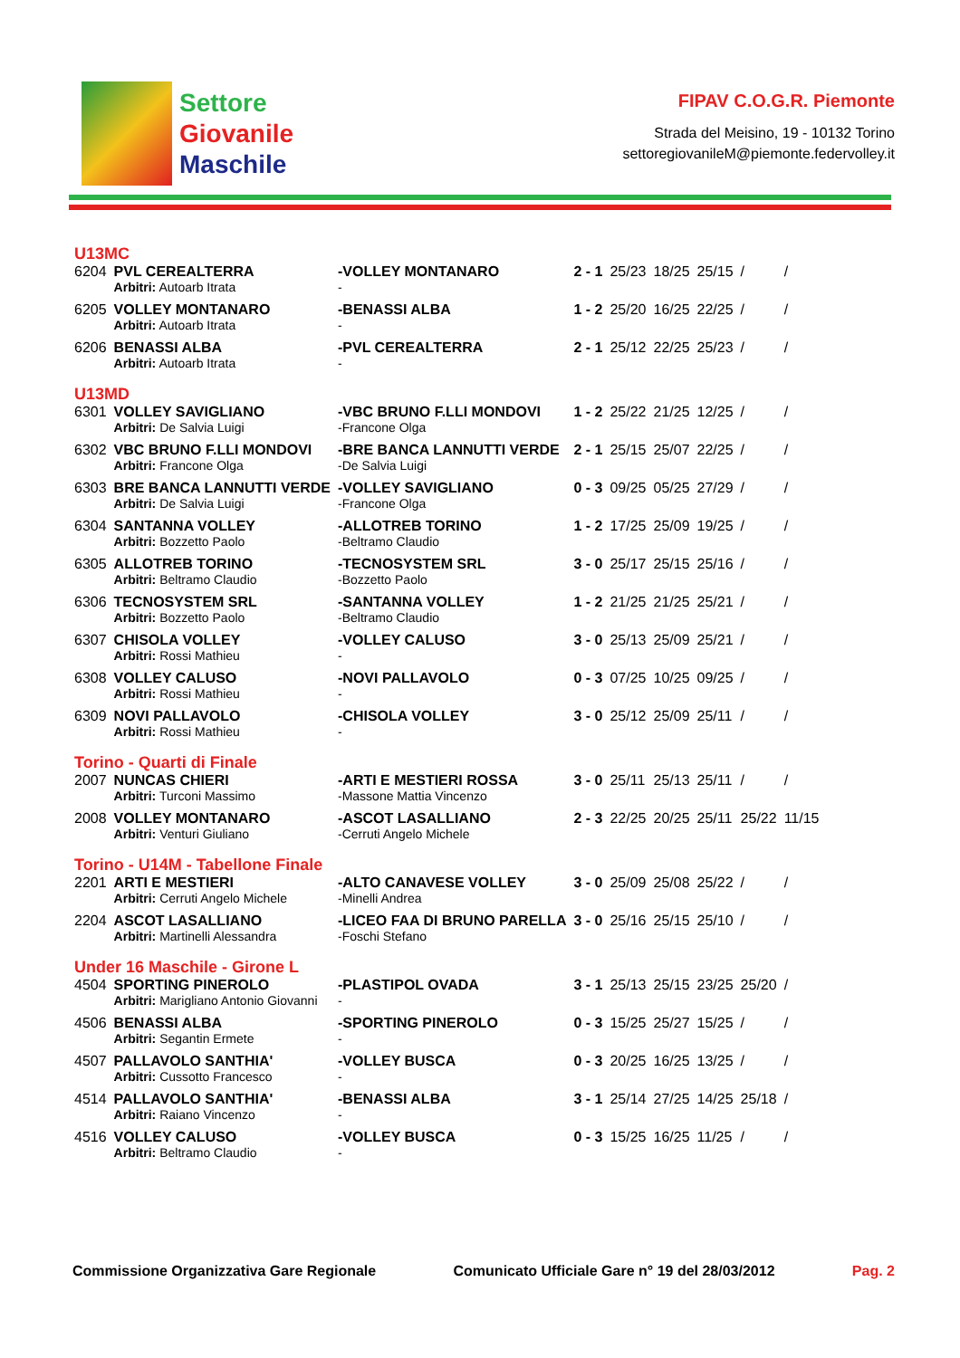Settore
Giovanile
Maschile
FIPAV C.O.G.R. Piemonte
Strada del Meisino, 19 - 10132 Torino
settoregiovanileM@piemonte.federvolley.it
| U13MC | | | | | | | | |
| 6204 | PVL CEREALTERRA | -VOLLEY MONTANARO | 2 - 1 | 25/23 | 18/25 | 25/15 | / | / |
| | Arbitri: Autoarb Itrata | - | | | | | | |
| 6205 | VOLLEY MONTANARO | -BENASSI ALBA | 1 - 2 | 25/20 | 16/25 | 22/25 | / | / |
| | Arbitri: Autoarb Itrata | - | | | | | | |
| 6206 | BENASSI ALBA | -PVL CEREALTERRA | 2 - 1 | 25/12 | 22/25 | 25/23 | / | / |
| | Arbitri: Autoarb Itrata | - | | | | | | |
| U13MD | | | | | | | | |
| 6301 | VOLLEY SAVIGLIANO | -VBC BRUNO F.LLI MONDOVI | 1 - 2 | 25/22 | 21/25 | 12/25 | / | / |
| | Arbitri: De Salvia Luigi | -Francone Olga | | | | | | |
| 6302 | VBC BRUNO F.LLI MONDOVI | -BRE BANCA LANNUTTI VERDE | 2 - 1 | 25/15 | 25/07 | 22/25 | / | / |
| | Arbitri: Francone Olga | -De Salvia Luigi | | | | | | |
| 6303 | BRE BANCA LANNUTTI VERDE | -VOLLEY SAVIGLIANO | 0 - 3 | 09/25 | 05/25 | 27/29 | / | / |
| | Arbitri: De Salvia Luigi | -Francone Olga | | | | | | |
| 6304 | SANTANNA VOLLEY | -ALLOTREB TORINO | 1 - 2 | 17/25 | 25/09 | 19/25 | / | / |
| | Arbitri: Bozzetto Paolo | -Beltramo Claudio | | | | | | |
| 6305 | ALLOTREB TORINO | -TECNOSYSTEM SRL | 3 - 0 | 25/17 | 25/15 | 25/16 | / | / |
| | Arbitri: Beltramo Claudio | -Bozzetto Paolo | | | | | | |
| 6306 | TECNOSYSTEM SRL | -SANTANNA VOLLEY | 1 - 2 | 21/25 | 21/25 | 25/21 | / | / |
| | Arbitri: Bozzetto Paolo | -Beltramo Claudio | | | | | | |
| 6307 | CHISOLA VOLLEY | -VOLLEY CALUSO | 3 - 0 | 25/13 | 25/09 | 25/21 | / | / |
| | Arbitri: Rossi Mathieu | - | | | | | | |
| 6308 | VOLLEY CALUSO | -NOVI PALLAVOLO | 0 - 3 | 07/25 | 10/25 | 09/25 | / | / |
| | Arbitri: Rossi Mathieu | - | | | | | | |
| 6309 | NOVI PALLAVOLO | -CHISOLA VOLLEY | 3 - 0 | 25/12 | 25/09 | 25/11 | / | / |
| | Arbitri: Rossi Mathieu | - | | | | | | |
| Torino - Quarti di Finale | | | | | | | | |
| 2007 | NUNCAS CHIERI | -ARTI E MESTIERI ROSSA | 3 - 0 | 25/11 | 25/13 | 25/11 | / | / |
| | Arbitri: Turconi Massimo | -Massone Mattia Vincenzo | | | | | | |
| 2008 | VOLLEY MONTANARO | -ASCOT LASALLIANO | 2 - 3 | 22/25 | 20/25 | 25/11 | 25/22 | 11/15 |
| | Arbitri: Venturi Giuliano | -Cerruti Angelo Michele | | | | | | |
| Torino - U14M - Tabellone Finale | | | | | | | | |
| 2201 | ARTI E MESTIERI | -ALTO CANAVESE VOLLEY | 3 - 0 | 25/09 | 25/08 | 25/22 | / | / |
| | Arbitri: Cerruti Angelo Michele | -Minelli Andrea | | | | | | |
| 2204 | ASCOT LASALLIANO | -LICEO FAA DI BRUNO PARELLA | 3 - 0 | 25/16 | 25/15 | 25/10 | / | / |
| | Arbitri: Martinelli Alessandra | -Foschi Stefano | | | | | | |
| Under 16 Maschile - Girone L | | | | | | | | |
| 4504 | SPORTING PINEROLO | -PLASTIPOL OVADA | 3 - 1 | 25/13 | 25/15 | 23/25 | 25/20 | / |
| | Arbitri: Marigliano Antonio Giovanni | - | | | | | | |
| 4506 | BENASSI ALBA | -SPORTING PINEROLO | 0 - 3 | 15/25 | 25/27 | 15/25 | / | / |
| | Arbitri: Segantin Ermete | - | | | | | | |
| 4507 | PALLAVOLO SANTHIA' | -VOLLEY BUSCA | 0 - 3 | 20/25 | 16/25 | 13/25 | / | / |
| | Arbitri: Cussotto Francesco | - | | | | | | |
| 4514 | PALLAVOLO SANTHIA' | -BENASSI ALBA | 3 - 1 | 25/14 | 27/25 | 14/25 | 25/18 | / |
| | Arbitri: Raiano Vincenzo | - | | | | | | |
| 4516 | VOLLEY CALUSO | -VOLLEY BUSCA | 0 - 3 | 15/25 | 16/25 | 11/25 | / | / |
| | Arbitri: Beltramo Claudio | - | | | | | | |
Commissione Organizzativa Gare Regionale Comunicato Ufficiale Gare n° 19 del 28/03/2012 Pag. 2